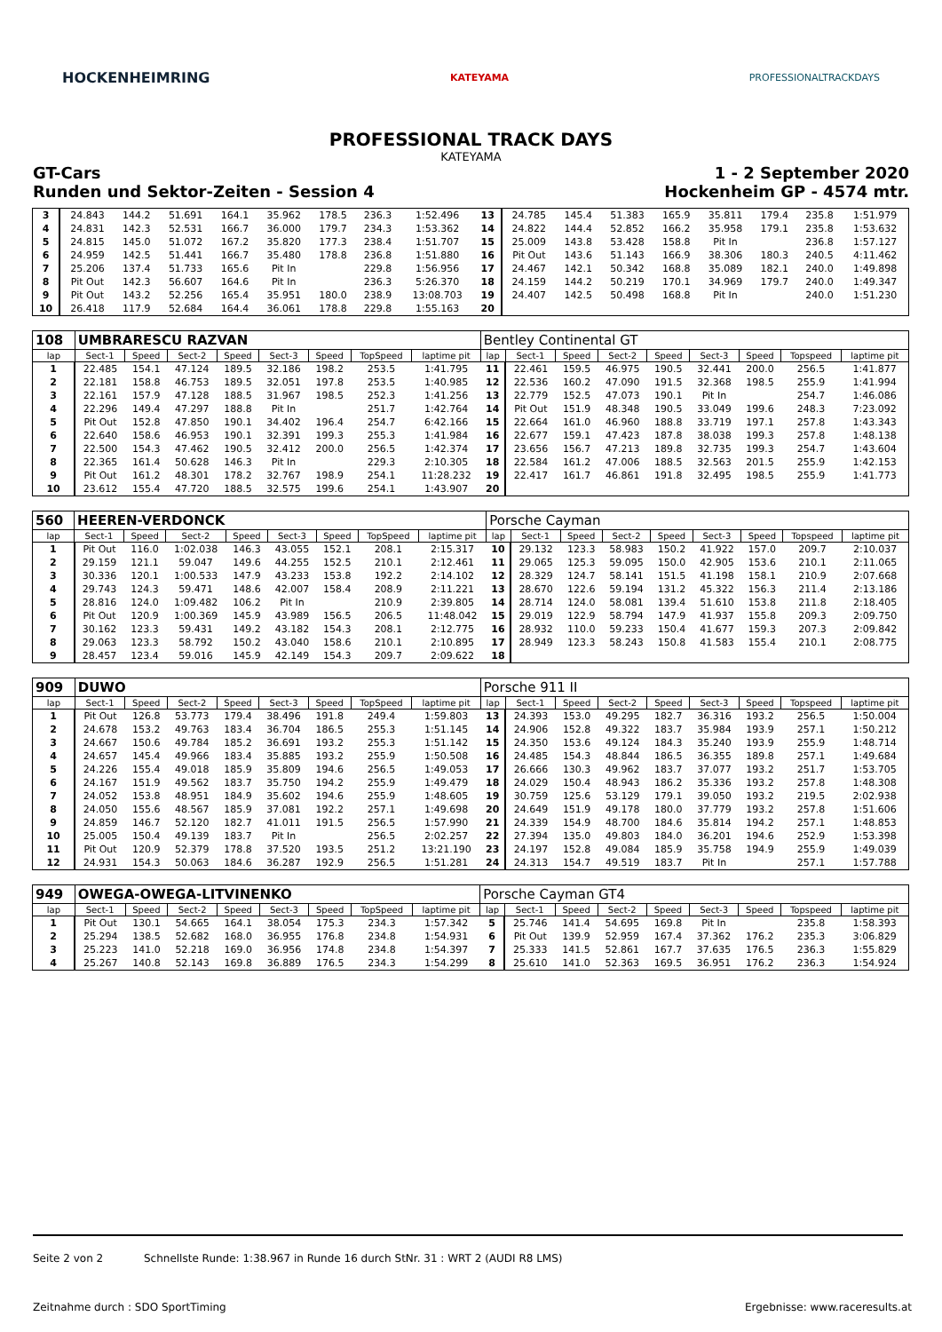HOCKENHEIMRING KATEYAMA PROFESSIONALTRACKDAYS
PROFESSIONAL TRACK DAYS
KATEYAMA
GT-Cars 1 - 2 September 2020
Runden und Sektor-Zeiten - Session 4 Hockenheim GP - 4574 mtr.
| 3 | 24.843 | 144.2 | 51.691 | 164.1 | 35.962 | 178.5 | 236.3 | 1:52.496 | 13 | 24.785 | 145.4 | 51.383 | 165.9 | 35.811 | 179.4 | 235.8 | 1:51.979 |
| 4 | 24.831 | 142.3 | 52.531 | 166.7 | 36.000 | 179.7 | 234.3 | 1:53.362 | 14 | 24.822 | 144.4 | 52.852 | 166.2 | 35.958 | 179.1 | 235.8 | 1:53.632 |
| 5 | 24.815 | 145.0 | 51.072 | 167.2 | 35.820 | 177.3 | 238.4 | 1:51.707 | 15 | 25.009 | 143.8 | 53.428 | 158.8 | Pit In | | 236.8 | 1:57.127 |
| 6 | 24.959 | 142.5 | 51.441 | 166.7 | 35.480 | 178.8 | 236.8 | 1:51.880 | 16 | Pit Out | 143.6 | 51.143 | 166.9 | 38.306 | 180.3 | 240.5 | 4:11.462 |
| 7 | 25.206 | 137.4 | 51.733 | 165.6 | Pit In | | 229.8 | 1:56.956 | 17 | 24.467 | 142.1 | 50.342 | 168.8 | 35.089 | 182.1 | 240.0 | 1:49.898 |
| 8 | Pit Out | 142.3 | 56.607 | 164.6 | Pit In | | 236.3 | 5:26.370 | 18 | 24.159 | 144.2 | 50.219 | 170.1 | 34.969 | 179.7 | 240.0 | 1:49.347 |
| 9 | Pit Out | 143.2 | 52.256 | 165.4 | 35.951 | 180.0 | 238.9 | 13:08.703 | 19 | 24.407 | 142.5 | 50.498 | 168.8 | Pit In | | 240.0 | 1:51.230 |
| 10 | 26.418 | 117.9 | 52.684 | 164.4 | 36.061 | 178.8 | 229.8 | 1:55.163 | 20 | | | | | | | | |
| 108 | UMBRARESCU RAZVAN | | | | | | | | Bentley Continental GT | | | | | | | | |
| lap | Sect-1 | Speed | Sect-2 | Speed | Sect-3 | Speed | TopSpeed | laptime pit | lap | Sect-1 | Speed | Sect-2 | Speed | Sect-3 | Speed | Topspeed | laptime pit |
| 1 | 22.485 | 154.1 | 47.124 | 189.5 | 32.186 | 198.2 | 253.5 | 1:41.795 | 11 | 22.461 | 159.5 | 46.975 | 190.5 | 32.441 | 200.0 | 256.5 | 1:41.877 |
| 2 | 22.181 | 158.8 | 46.753 | 189.5 | 32.051 | 197.8 | 253.5 | 1:40.985 | 12 | 22.536 | 160.2 | 47.090 | 191.5 | 32.368 | 198.5 | 255.9 | 1:41.994 |
| 3 | 22.161 | 157.9 | 47.128 | 188.5 | 31.967 | 198.5 | 252.3 | 1:41.256 | 13 | 22.779 | 152.5 | 47.073 | 190.1 | Pit In | | 254.7 | 1:46.086 |
| 4 | 22.296 | 149.4 | 47.297 | 188.8 | Pit In | | 251.7 | 1:42.764 | 14 | Pit Out | 151.9 | 48.348 | 190.5 | 33.049 | 199.6 | 248.3 | 7:23.092 |
| 5 | Pit Out | 152.8 | 47.850 | 190.1 | 34.402 | 196.4 | 254.7 | 6:42.166 | 15 | 22.664 | 161.0 | 46.960 | 188.8 | 33.719 | 197.1 | 257.8 | 1:43.343 |
| 6 | 22.640 | 158.6 | 46.953 | 190.1 | 32.391 | 199.3 | 255.3 | 1:41.984 | 16 | 22.677 | 159.1 | 47.423 | 187.8 | 38.038 | 199.3 | 257.8 | 1:48.138 |
| 7 | 22.500 | 154.3 | 47.462 | 190.5 | 32.412 | 200.0 | 256.5 | 1:42.374 | 17 | 23.656 | 156.7 | 47.213 | 189.8 | 32.735 | 199.3 | 254.7 | 1:43.604 |
| 8 | 22.365 | 161.4 | 50.628 | 146.3 | Pit In | | 229.3 | 2:10.305 | 18 | 22.584 | 161.2 | 47.006 | 188.5 | 32.563 | 201.5 | 255.9 | 1:42.153 |
| 9 | Pit Out | 161.2 | 48.301 | 178.2 | 32.767 | 198.9 | 254.1 | 11:28.232 | 19 | 22.417 | 161.7 | 46.861 | 191.8 | 32.495 | 198.5 | 255.9 | 1:41.773 |
| 10 | 23.612 | 155.4 | 47.720 | 188.5 | 32.575 | 199.6 | 254.1 | 1:43.907 | 20 | | | | | | | | |
| 560 | HEEREN-VERDONCK | | | | | | | | Porsche Cayman | | | | | | | | |
| lap | Sect-1 | Speed | Sect-2 | Speed | Sect-3 | Speed | TopSpeed | laptime pit | lap | Sect-1 | Speed | Sect-2 | Speed | Sect-3 | Speed | Topspeed | laptime pit |
| 1 | Pit Out | 116.0 | 1:02.038 | 146.3 | 43.055 | 152.1 | 208.1 | 2:15.317 | 10 | 29.132 | 123.3 | 58.983 | 150.2 | 41.922 | 157.0 | 209.7 | 2:10.037 |
| 2 | 29.159 | 121.1 | 59.047 | 149.6 | 44.255 | 152.5 | 210.1 | 2:12.461 | 11 | 29.065 | 125.3 | 59.095 | 150.0 | 42.905 | 153.6 | 210.1 | 2:11.065 |
| 3 | 30.336 | 120.1 | 1:00.533 | 147.9 | 43.233 | 153.8 | 192.2 | 2:14.102 | 12 | 28.329 | 124.7 | 58.141 | 151.5 | 41.198 | 158.1 | 210.9 | 2:07.668 |
| 4 | 29.743 | 124.3 | 59.471 | 148.6 | 42.007 | 158.4 | 208.9 | 2:11.221 | 13 | 28.670 | 122.6 | 59.194 | 131.2 | 45.322 | 156.3 | 211.4 | 2:13.186 |
| 5 | 28.816 | 124.0 | 1:09.482 | 106.2 | Pit In | | 210.9 | 2:39.805 | 14 | 28.714 | 124.0 | 58.081 | 139.4 | 51.610 | 153.8 | 211.8 | 2:18.405 |
| 6 | Pit Out | 120.9 | 1:00.369 | 145.9 | 43.989 | 156.5 | 206.5 | 11:48.042 | 15 | 29.019 | 122.9 | 58.794 | 147.9 | 41.937 | 155.8 | 209.3 | 2:09.750 |
| 7 | 30.162 | 123.3 | 59.431 | 149.2 | 43.182 | 154.3 | 208.1 | 2:12.775 | 16 | 28.932 | 110.0 | 59.233 | 150.4 | 41.677 | 159.3 | 207.3 | 2:09.842 |
| 8 | 29.063 | 123.3 | 58.792 | 150.2 | 43.040 | 158.6 | 210.1 | 2:10.895 | 17 | 28.949 | 123.3 | 58.243 | 150.8 | 41.583 | 155.4 | 210.1 | 2:08.775 |
| 9 | 28.457 | 123.4 | 59.016 | 145.9 | 42.149 | 154.3 | 209.7 | 2:09.622 | 18 | | | | | | | | |
| 909 | DUWO | | | | | | | | Porsche 911 II | | | | | | | | |
| lap | Sect-1 | Speed | Sect-2 | Speed | Sect-3 | Speed | TopSpeed | laptime pit | lap | Sect-1 | Speed | Sect-2 | Speed | Sect-3 | Speed | Topspeed | laptime pit |
| 1 | Pit Out | 126.8 | 53.773 | 179.4 | 38.496 | 191.8 | 249.4 | 1:59.803 | 13 | 24.393 | 153.0 | 49.295 | 182.7 | 36.316 | 193.2 | 256.5 | 1:50.004 |
| 2 | 24.678 | 153.2 | 49.763 | 183.4 | 36.704 | 186.5 | 255.3 | 1:51.145 | 14 | 24.906 | 152.8 | 49.322 | 183.7 | 35.984 | 193.9 | 257.1 | 1:50.212 |
| 3 | 24.667 | 150.6 | 49.784 | 185.2 | 36.691 | 193.2 | 255.3 | 1:51.142 | 15 | 24.350 | 153.6 | 49.124 | 184.3 | 35.240 | 193.9 | 255.9 | 1:48.714 |
| 4 | 24.657 | 145.4 | 49.966 | 183.4 | 35.885 | 193.2 | 255.9 | 1:50.508 | 16 | 24.485 | 154.3 | 48.844 | 186.5 | 36.355 | 189.8 | 257.1 | 1:49.684 |
| 5 | 24.226 | 155.4 | 49.018 | 185.9 | 35.809 | 194.6 | 256.5 | 1:49.053 | 17 | 26.666 | 130.3 | 49.962 | 183.7 | 37.077 | 193.2 | 251.7 | 1:53.705 |
| 6 | 24.167 | 151.9 | 49.562 | 183.7 | 35.750 | 194.2 | 255.9 | 1:49.479 | 18 | 24.029 | 150.4 | 48.943 | 186.2 | 35.336 | 193.2 | 257.8 | 1:48.308 |
| 7 | 24.052 | 153.8 | 48.951 | 184.9 | 35.602 | 194.6 | 255.9 | 1:48.605 | 19 | 30.759 | 125.6 | 53.129 | 179.1 | 39.050 | 193.2 | 219.5 | 2:02.938 |
| 8 | 24.050 | 155.6 | 48.567 | 185.9 | 37.081 | 192.2 | 257.1 | 1:49.698 | 20 | 24.649 | 151.9 | 49.178 | 180.0 | 37.779 | 193.2 | 257.8 | 1:51.606 |
| 9 | 24.859 | 146.7 | 52.120 | 182.7 | 41.011 | 191.5 | 256.5 | 1:57.990 | 21 | 24.339 | 154.9 | 48.700 | 184.6 | 35.814 | 194.2 | 257.1 | 1:48.853 |
| 10 | 25.005 | 150.4 | 49.139 | 183.7 | Pit In | | 256.5 | 2:02.257 | 22 | 27.394 | 135.0 | 49.803 | 184.0 | 36.201 | 194.6 | 252.9 | 1:53.398 |
| 11 | Pit Out | 120.9 | 52.379 | 178.8 | 37.520 | 193.5 | 251.2 | 13:21.190 | 23 | 24.197 | 152.8 | 49.084 | 185.9 | 35.758 | 194.9 | 255.9 | 1:49.039 |
| 12 | 24.931 | 154.3 | 50.063 | 184.6 | 36.287 | 192.9 | 256.5 | 1:51.281 | 24 | 24.313 | 154.7 | 49.519 | 183.7 | Pit In | | 257.1 | 1:57.788 |
| 949 | OWEGA-OWEGA-LITVINENKO | | | | | | | | Porsche Cayman GT4 | | | | | | | | |
| lap | Sect-1 | Speed | Sect-2 | Speed | Sect-3 | Speed | TopSpeed | laptime pit | lap | Sect-1 | Speed | Sect-2 | Speed | Sect-3 | Speed | Topspeed | laptime pit |
| 1 | Pit Out | 130.1 | 54.665 | 164.1 | 38.054 | 175.3 | 234.3 | 1:57.342 | 5 | 25.746 | 141.4 | 54.695 | 169.8 | Pit In | | 235.8 | 1:58.393 |
| 2 | 25.294 | 138.5 | 52.682 | 168.0 | 36.955 | 176.8 | 234.8 | 1:54.931 | 6 | Pit Out | 139.9 | 52.959 | 167.4 | 37.362 | 176.2 | 235.3 | 3:06.829 |
| 3 | 25.223 | 141.0 | 52.218 | 169.0 | 36.956 | 174.8 | 234.8 | 1:54.397 | 7 | 25.333 | 141.5 | 52.861 | 167.7 | 37.635 | 176.5 | 236.3 | 1:55.829 |
| 4 | 25.267 | 140.8 | 52.143 | 169.8 | 36.889 | 176.5 | 234.3 | 1:54.299 | 8 | 25.610 | 141.0 | 52.363 | 169.5 | 36.951 | 176.2 | 236.3 | 1:54.924 |
Seite 2 von 2 Schnellste Runde: 1:38.967 in Runde 16 durch StNr. 31 : WRT 2 (AUDI R8 LMS)
Zeitnahme durch : SDO SportTiming Ergebnisse: www.raceresults.at